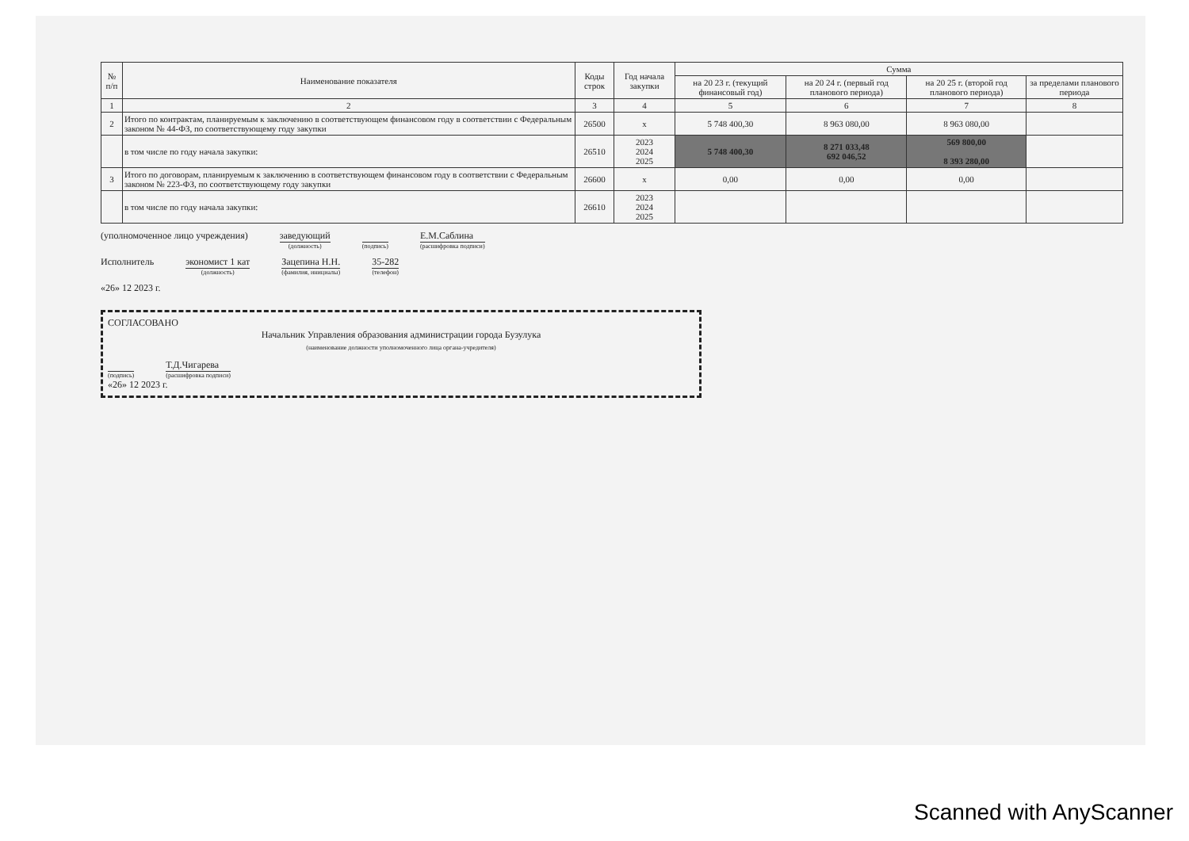| № п/п | Наименование показателя | Коды строк | Год начала закупки | Сумма | | | |
| --- | --- | --- | --- | --- | --- | --- | --- |
| | | | | на 20 23 г. (текущий финансовый год) | на 20 24 г. (первый год планового периода) | на 20 25 г. (второй год планового периода) | за пределами планового периода |
| 1 | 2 | 3 | 4 | 5 | 6 | 7 | 8 |
| 2 | Итого по контрактам, планируемым к заключению в соответствующем финансовом году в соответствии с Федеральным законом № 44-ФЗ, по соответствующему году закупки | 26500 | x | 5 748 400,30 | 8 963 080,00 | 8 963 080,00 | |
| | в том числе по году начала закупки: | 26510 | 2023 2024 2025 | 5 748 400,30 | 8 271 033,48 692 046,52 | 569 800,00 8 393 280,00 | |
| 3 | Итого по договорам, планируемым к заключению в соответствующем финансовом году в соответствии с Федеральным законом № 223-ФЗ, по соответствующему году закупки | 26600 | x | 0,00 | 0,00 | 0,00 | |
| | в том числе по году начала закупки: | 26610 | 2023 2024 2025 | | | | |
(уполномоченное лицо учреждения) заведующий
(должность) (подпись) Е.М.Саблина
(расшифровка подписи)
Исполнитель экономист 1 кат
(должность) Зацепина Н.Н.
(фамилия, инициалы) 35-282
(телефон)
«26» 12 2023 г.
СОГЛАСОВАНО
Начальник Управления образования администрации города Бузулука
(наименование должности уполномоченного лица органа-учредителя)
(подпись) Т.Д.Чигарева
(расшифровка подписи)
«26» 12 2023 г.
Scanned with AnyScanner